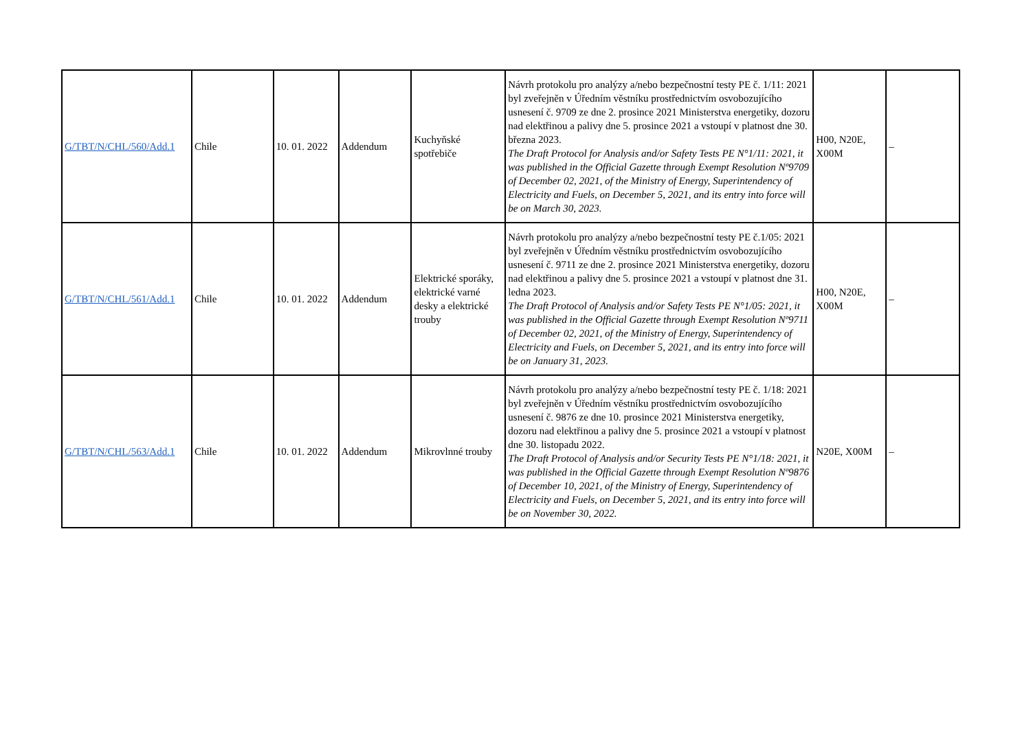| G/TBT/N/CHL/560/Add.1 | Chile | 10. 01. 2022 | Addendum | Kuchyňské spotřebiče | Návrh protokolu pro analýzy a/nebo bezpečnostní testy PE č. 1/11: 2021 byl zveřejněn v Úředním věstníku prostřednictvím osvobozujícího usnesení č. 9709 ze dne 2. prosince 2021 Ministerstva energetiky, dozoru nad elektřinou a palivy dne 5. prosince 2021 a vstoupí v platnost dne 30. března 2023. The Draft Protocol for Analysis and/or Safety Tests PE N°1/11: 2021, it was published in the Official Gazette through Exempt Resolution Nº9709 of December 02, 2021, of the Ministry of Energy, Superintendency of Electricity and Fuels, on December 5, 2021, and its entry into force will be on March 30, 2023. | H00, N20E, X00M | – |
| G/TBT/N/CHL/561/Add.1 | Chile | 10. 01. 2022 | Addendum | Elektrické sporáky, elektrické varné desky a elektrické trouby | Návrh protokolu pro analýzy a/nebo bezpečnostní testy PE č.1/05: 2021 byl zveřejněn v Úředním věstníku prostřednictvím osvobozujícího usnesení č. 9711 ze dne 2. prosince 2021 Ministerstva energetiky, dozoru nad elektřinou a palivy dne 5. prosince 2021 a vstoupí v platnost dne 31. ledna 2023. The Draft Protocol of Analysis and/or Safety Tests PE N°1/05: 2021, it was published in the Official Gazette through Exempt Resolution Nº9711 of December 02, 2021, of the Ministry of Energy, Superintendency of Electricity and Fuels, on December 5, 2021, and its entry into force will be on January 31, 2023. | H00, N20E, X00M | – |
| G/TBT/N/CHL/563/Add.1 | Chile | 10. 01. 2022 | Addendum | Mikrovlnné trouby | Návrh protokolu pro analýzy a/nebo bezpečnostní testy PE č. 1/18: 2021 byl zveřejněn v Úředním věstníku prostřednictvím osvobozujícího usnesení č. 9876 ze dne 10. prosince 2021 Ministerstva energetiky, dozoru nad elektřinou a palivy dne 5. prosince 2021 a vstoupí v platnost dne 30. listopadu 2022. The Draft Protocol of Analysis and/or Security Tests PE N°1/18: 2021, it was published in the Official Gazette through Exempt Resolution Nº9876 of December 10, 2021, of the Ministry of Energy, Superintendency of Electricity and Fuels, on December 5, 2021, and its entry into force will be on November 30, 2022. | N20E, X00M | – |